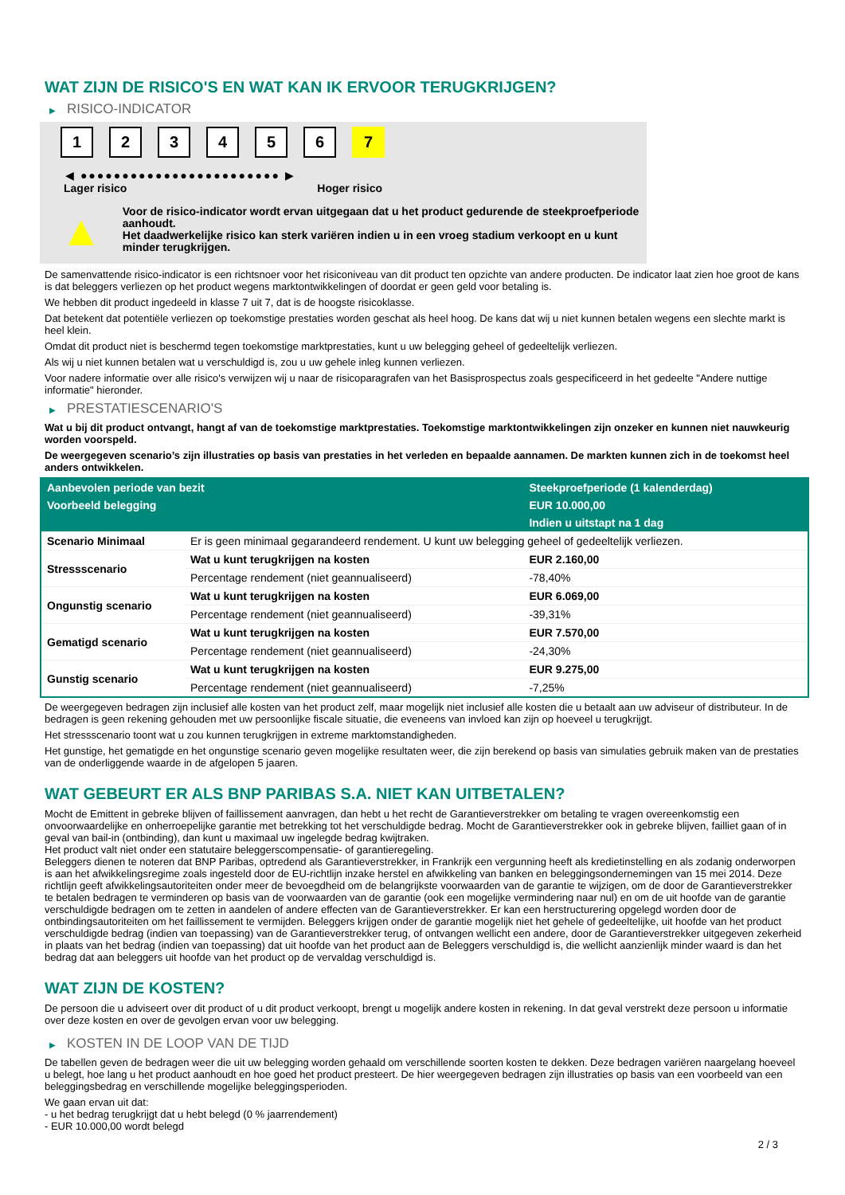WAT ZIJN DE RISICO'S EN WAT KAN IK ERVOOR TERUGKRIJGEN?
▶ RISICO-INDICATOR
1 2 3 4 5 6 7
◀ ●●●●●●●●●●●●●●●●●●●●●●●● ▶
Lager risico Hoger risico
▲
Voor de risico-indicator wordt ervan uitgegaan dat u het product gedurende de steekproefperiode aanhoudt.
Het daadwerkelijke risico kan sterk variëren indien u in een vroeg stadium verkoopt en u kunt minder terugkrijgen.
De samenvattende risico-indicator is een richtsnoer voor het risiconiveau van dit product ten opzichte van andere producten. De indicator laat zien hoe groot de kans is dat beleggers verliezen op het product wegens marktontwikkelingen of doordat er geen geld voor betaling is.
We hebben dit product ingedeeld in klasse 7 uit 7, dat is de hoogste risicoklasse.
Dat betekent dat potentiële verliezen op toekomstige prestaties worden geschat als heel hoog. De kans dat wij u niet kunnen betalen wegens een slechte markt is heel klein.
Omdat dit product niet is beschermd tegen toekomstige marktprestaties, kunt u uw belegging geheel of gedeeltelijk verliezen.
Als wij u niet kunnen betalen wat u verschuldigd is, zou u uw gehele inleg kunnen verliezen.
Voor nadere informatie over alle risico's verwijzen wij u naar de risicoparagrafen van het Basisprospectus zoals gespecificeerd in het gedeelte "Andere nuttige informatie" hieronder.
▶ PRESTATIESCENARIO'S
Wat u bij dit product ontvangt, hangt af van de toekomstige marktprestaties. Toekomstige marktontwikkelingen zijn onzeker en kunnen niet nauwkeurig worden voorspeld.
De weergegeven scenario’s zijn illustraties op basis van prestaties in het verleden en bepaalde aannamen. De markten kunnen zich in de toekomst heel anders ontwikkelen.
| Aanbevolen periode van bezit | | Steekproefperiode (1 kalenderdag) |
| --- | --- | --- |
| Voorbeeld belegging | | EUR 10.000,00 |
| | | Indien u uitstapt na 1 dag |
| Scenario Minimaal | Er is geen minimaal gegarandeerd rendement. U kunt uw belegging geheel of gedeeltelijk verliezen. | |
| Stressscenario | Wat u kunt terugkrijgen na kosten | EUR 2.160,00 |
| | Percentage rendement (niet geannualiseerd) | -78,40% |
| Ongunstig scenario | Wat u kunt terugkrijgen na kosten | EUR 6.069,00 |
| | Percentage rendement (niet geannualiseerd) | -39,31% |
| Gematigd scenario | Wat u kunt terugkrijgen na kosten | EUR 7.570,00 |
| | Percentage rendement (niet geannualiseerd) | -24,30% |
| Gunstig scenario | Wat u kunt terugkrijgen na kosten | EUR 9.275,00 |
| | Percentage rendement (niet geannualiseerd) | -7,25% |
De weergegeven bedragen zijn inclusief alle kosten van het product zelf, maar mogelijk niet inclusief alle kosten die u betaalt aan uw adviseur of distributeur. In de bedragen is geen rekening gehouden met uw persoonlijke fiscale situatie, die eveneens van invloed kan zijn op hoeveel u terugkrijgt.
Het stressscenario toont wat u zou kunnen terugkrijgen in extreme marktomstandigheden.
Het gunstige, het gematigde en het ongunstige scenario geven mogelijke resultaten weer, die zijn berekend op basis van simulaties gebruik maken van de prestaties van de onderliggende waarde in de afgelopen 5 jaaren.
WAT GEBEURT ER ALS BNP PARIBAS S.A. NIET KAN UITBETALEN?
Mocht de Emittent in gebreke blijven of faillissement aanvragen, dan hebt u het recht de Garantieverstrekker om betaling te vragen overeenkomstig een onvoorwaardelijke en onherroepelijke garantie met betrekking tot het verschuldigde bedrag. Mocht de Garantieverstrekker ook in gebreke blijven, failliet gaan of in geval van bail-in (ontbinding), dan kunt u maximaal uw ingelegde bedrag kwijtraken.
Het product valt niet onder een statutaire beleggerscompensatie- of garantieregeling.
Beleggers dienen te noteren dat BNP Paribas, optredend als Garantieverstrekker, in Frankrijk een vergunning heeft als kredietinstelling en als zodanig onderworpen is aan het afwikkelingsregime zoals ingesteld door de EU-richtlijn inzake herstel en afwikkeling van banken en beleggingsondernemingen van 15 mei 2014. Deze richtlijn geeft afwikkelingsautoriteiten onder meer de bevoegdheid om de belangrijkste voorwaarden van de garantie te wijzigen, om de door de Garantieverstrekker te betalen bedragen te verminderen op basis van de voorwaarden van de garantie (ook een mogelijke vermindering naar nul) en om de uit hoofde van de garantie verschuldigde bedragen om te zetten in aandelen of andere effecten van de Garantieverstrekker. Er kan een herstructurering opgelegd worden door de ontbindingsautoriteiten om het faillissement te vermijden. Beleggers krijgen onder de garantie mogelijk niet het gehele of gedeeltelijke, uit hoofde van het product verschuldigde bedrag (indien van toepassing) van de Garantieverstrekker terug, of ontvangen wellicht een andere, door de Garantieverstrekker uitgegeven zekerheid in plaats van het bedrag (indien van toepassing) dat uit hoofde van het product aan de Beleggers verschuldigd is, die wellicht aanzienlijk minder waard is dan het bedrag dat aan beleggers uit hoofde van het product op de vervaldag verschuldigd is.
WAT ZIJN DE KOSTEN?
De persoon die u adviseert over dit product of u dit product verkoopt, brengt u mogelijk andere kosten in rekening. In dat geval verstrekt deze persoon u informatie over deze kosten en over de gevolgen ervan voor uw belegging.
▶ KOSTEN IN DE LOOP VAN DE TIJD
De tabellen geven de bedragen weer die uit uw belegging worden gehaald om verschillende soorten kosten te dekken. Deze bedragen variëren naargelang hoeveel u belegt, hoe lang u het product aanhoudt en hoe goed het product presteert. De hier weergegeven bedragen zijn illustraties op basis van een voorbeeld van een beleggingsbedrag en verschillende mogelijke beleggingsperioden.
We gaan ervan uit dat:
- u het bedrag terugkrijgt dat u hebt belegd (0 % jaarrendement)
- EUR 10.000,00 wordt belegd
2 / 3